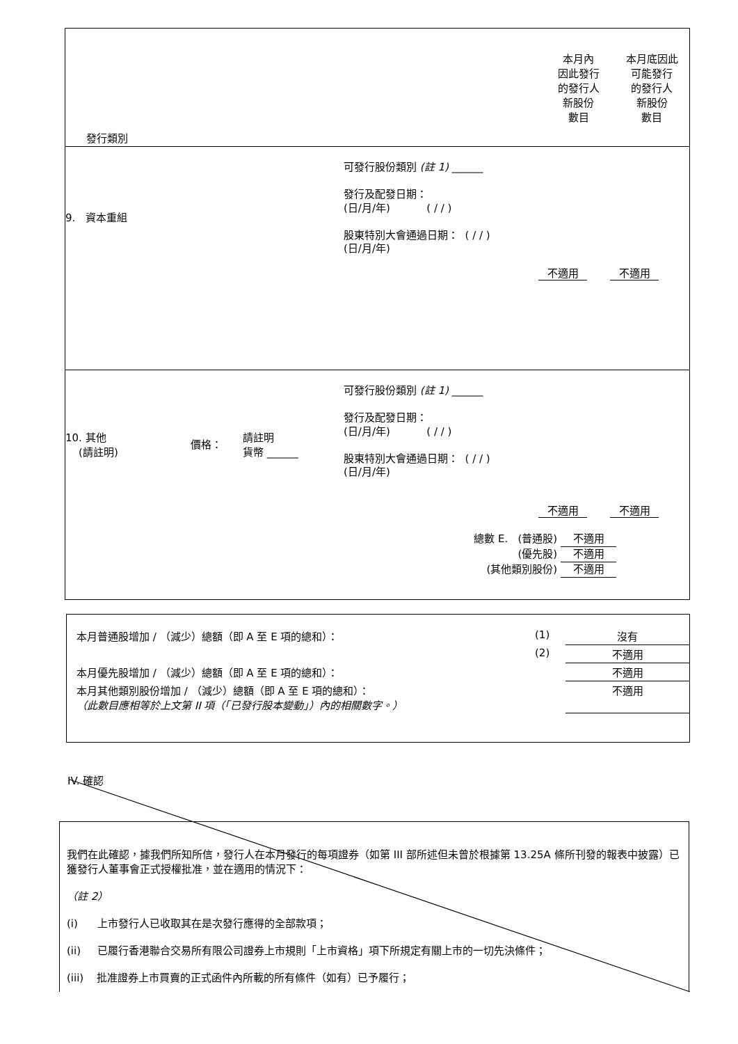| 發行類別 | 本月內 因此發行 的發行人 新股份 數目 | 本月底因此 可能發行 的發行人 新股份 數目 |
9. 資本重組
可發行股份類別 (註 1) ______
發行及配發日期：
(日/月/年) ( / / )
股東特別大會通過日期： ( / / )
(日/月/年)
不適用 不適用
10. 其他
(請註明)
價格：
請註明
貨幣 ______
可發行股份類別 (註 1) ______
發行及配發日期：
(日/月/年) ( / / )
股東特別大會通過日期： ( / / )
(日/月/年)
不適用 不適用
總數 E. (普通股) 不適用
(優先股) 不適用
(其他類別股份) 不適用
| 本月普通股增加 / （減少）總額（即 A 至 E 項的總和）： | (1) | 沒有 |
| | (2) | 不適用 |
| 本月優先股增加 / （減少）總額（即 A 至 E 項的總和）： | | 不適用 |
| 本月其他類別股份增加 / （減少）總額（即 A 至 E 項的總和）： （此數目應相等於上文第 II 項（「已發行股本變動」）內的相關數字。） | | 不適用 |
IV. 確認
我們在此確認，據我們所知所信，發行人在本月發行的每項證券（如第 III 部所述但未曾於根據第 13.25A 條所刊發的報表中披露）已獲發行人董事會正式授權批准，並在適用的情況下：
（註 2）
(i) 上市發行人已收取其在是次發行應得的全部款項；
(ii) 已履行香港聯合交易所有限公司證券上市規則「上市資格」項下所規定有關上市的一切先決條件；
(iii) 批准證券上市買賣的正式函件內所載的所有條件（如有）已予履行；